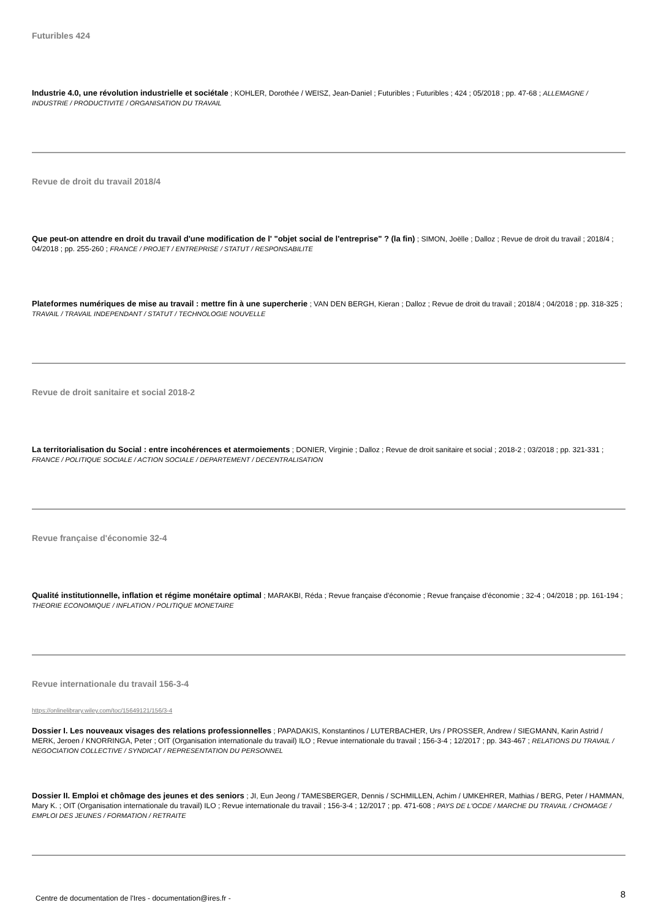Futuribles 424
Industrie 4.0, une révolution industrielle et sociétale ; KOHLER, Dorothée / WEISZ, Jean-Daniel ; Futuribles ; Futuribles ; 424 ; 05/2018 ; pp. 47-68 ; ALLEMAGNE / INDUSTRIE / PRODUCTIVITE / ORGANISATION DU TRAVAIL
Revue de droit du travail 2018/4
Que peut-on attendre en droit du travail d'une modification de l' "objet social de l'entreprise" ? (la fin) ; SIMON, Joëlle ; Dalloz ; Revue de droit du travail ; 2018/4 ; 04/2018 ; pp. 255-260 ; FRANCE / PROJET / ENTREPRISE / STATUT / RESPONSABILITE
Plateformes numériques de mise au travail : mettre fin à une supercherie ; VAN DEN BERGH, Kieran ; Dalloz ; Revue de droit du travail ; 2018/4 ; 04/2018 ; pp. 318-325 ; TRAVAIL / TRAVAIL INDEPENDANT / STATUT / TECHNOLOGIE NOUVELLE
Revue de droit sanitaire et social 2018-2
La territorialisation du Social : entre incohérences et atermoiements ; DONIER, Virginie ; Dalloz ; Revue de droit sanitaire et social ; 2018-2 ; 03/2018 ; pp. 321-331 ; FRANCE / POLITIQUE SOCIALE / ACTION SOCIALE / DEPARTEMENT / DECENTRALISATION
Revue française d'économie 32-4
Qualité institutionnelle, inflation et régime monétaire optimal ; MARAKBI, Réda ; Revue française d'économie ; Revue française d'économie ; 32-4 ; 04/2018 ; pp. 161-194 ; THEORIE ECONOMIQUE / INFLATION / POLITIQUE MONETAIRE
Revue internationale du travail 156-3-4
https://onlinelibrary.wiley.com/toc/15649121/156/3-4
Dossier I. Les nouveaux visages des relations professionnelles ; PAPADAKIS, Konstantinos / LUTERBACHER, Urs / PROSSER, Andrew / SIEGMANN, Karin Astrid / MERK, Jeroen / KNORRINGA, Peter ; OIT (Organisation internationale du travail) ILO ; Revue internationale du travail ; 156-3-4 ; 12/2017 ; pp. 343-467 ; RELATIONS DU TRAVAIL / NEGOCIATION COLLECTIVE / SYNDICAT / REPRESENTATION DU PERSONNEL
Dossier II. Emploi et chômage des jeunes et des seniors ; JI, Eun Jeong / TAMESBERGER, Dennis / SCHMILLEN, Achim / UMKEHRER, Mathias / BERG, Peter / HAMMAN, Mary K. ; OIT (Organisation internationale du travail) ILO ; Revue internationale du travail ; 156-3-4 ; 12/2017 ; pp. 471-608 ; PAYS DE L'OCDE / MARCHE DU TRAVAIL / CHOMAGE / EMPLOI DES JEUNES / FORMATION / RETRAITE
Centre de documentation de l'Ires - documentation@ires.fr - 8